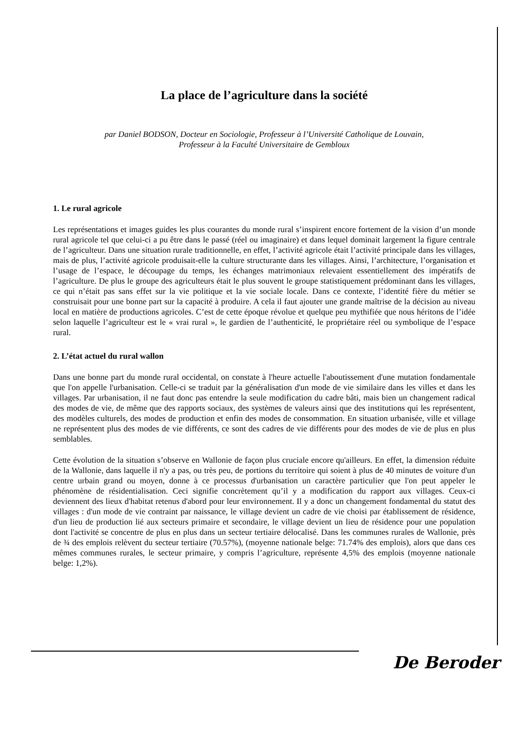La place de l’agriculture dans la société
par Daniel BODSON, Docteur en Sociologie, Professeur à l’Université Catholique de Louvain,
Professeur à la Faculté Universitaire de Gembloux
1. Le rural agricole
Les représentations et images guides les plus courantes du monde rural s’inspirent encore fortement de la vision d’un monde rural agricole tel que celui-ci a pu être dans le passé (réel ou imaginaire) et dans lequel dominait largement la figure centrale de l’agriculteur. Dans une situation rurale traditionnelle, en effet, l’activité agricole était l’activité principale dans les villages, mais de plus, l’activité agricole produisait-elle la culture structurante dans les villages. Ainsi, l’architecture, l’organisation et l’usage de l’espace, le découpage du temps, les échanges matrimoniaux relevaient essentiellement des impératifs de l’agriculture. De plus le groupe des agriculteurs était le plus souvent le groupe statistiquement prédominant dans les villages, ce qui n’était pas sans effet sur la vie politique et la vie sociale locale. Dans ce contexte, l’identité fière du métier se construisait pour une bonne part sur la capacité à produire. A cela il faut ajouter une grande maîtrise de la décision au niveau local en matière de productions agricoles. C’est de cette époque révolue et quelque peu mythifiée que nous héritons de l’idée selon laquelle l’agriculteur est le « vrai rural », le gardien de l’authenticité, le propriétaire réel ou symbolique de l’espace rural.
2. L’état actuel du rural wallon
Dans une bonne part du monde rural occidental, on constate à l'heure actuelle l'aboutissement d'une mutation fondamentale que l'on appelle l'urbanisation. Celle-ci se traduit par la généralisation d'un mode de vie similaire dans les villes et dans les villages. Par urbanisation, il ne faut donc pas entendre la seule modification du cadre bâti, mais bien un changement radical des modes de vie, de même que des rapports sociaux, des systèmes de valeurs ainsi que des institutions qui les représentent, des modèles culturels, des modes de production et enfin des modes de consommation. En situation urbanisée, ville et village ne représentent plus des modes de vie différents, ce sont des cadres de vie différents pour des modes de vie de plus en plus semblables.
Cette évolution de la situation s’observe en Wallonie de façon plus cruciale encore qu'ailleurs. En effet, la dimension réduite de la Wallonie, dans laquelle il n'y a pas, ou très peu, de portions du territoire qui soient à plus de 40 minutes de voiture d'un centre urbain grand ou moyen, donne à ce processus d'urbanisation un caractère particulier que l'on peut appeler le phénomène de résidentialisation. Ceci signifie concrètement qu’il y a modification du rapport aux villages. Ceux-ci deviennent des lieux d'habitat retenus d'abord pour leur environnement. Il y a donc un changement fondamental du statut des villages : d'un mode de vie contraint par naissance, le village devient un cadre de vie choisi par établissement de résidence, d'un lieu de production lié aux secteurs primaire et secondaire, le village devient un lieu de résidence pour une population dont l'activité se concentre de plus en plus dans un secteur tertiaire délocalisé. Dans les communes rurales de Wallonie, près de ¾ des emplois relèvent du secteur tertiaire (70.57%), (moyenne nationale belge: 71.74% des emplois), alors que dans ces mêmes communes rurales, le secteur primaire, y compris l’agriculture, représente 4,5% des emplois (moyenne nationale belge: 1,2%).
De Beroder